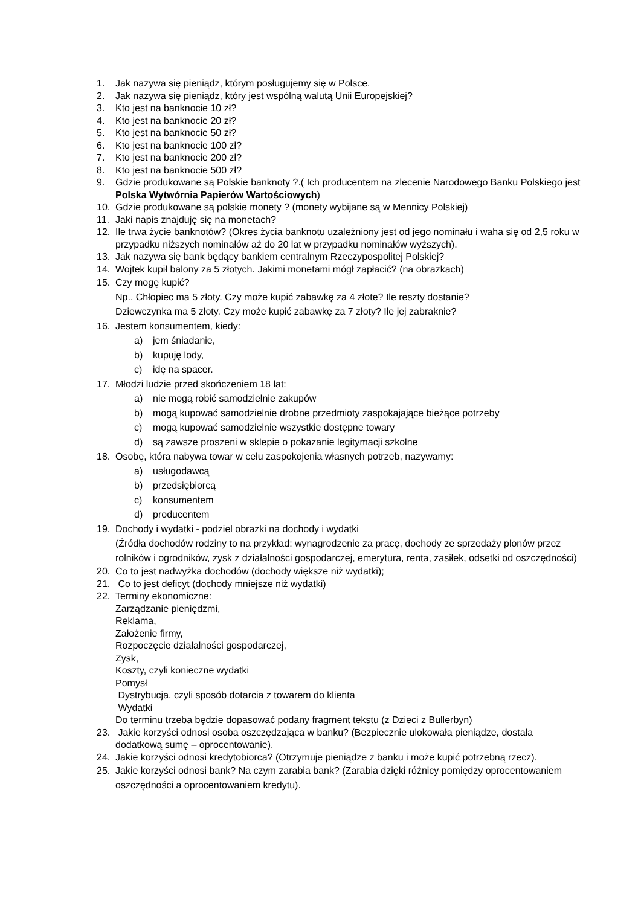1. Jak nazywa się pieniądz, którym posługujemy się w Polsce.
2. Jak nazywa się pieniądz, który jest wspólną walutą Unii Europejskiej?
3. Kto jest na banknocie 10 zł?
4. Kto jest na banknocie 20 zł?
5. Kto jest na banknocie 50 zł?
6. Kto jest na banknocie 100 zł?
7. Kto jest na banknocie 200 zł?
8. Kto jest na banknocie 500 zł?
9. Gdzie produkowane są Polskie banknoty ?.( Ich producentem na zlecenie Narodowego Banku Polskiego jest Polska Wytwórnia Papierów Wartościowych)
10. Gdzie produkowane są polskie monety ? (monety wybijane są w Mennicy Polskiej)
11. Jaki napis znajduję się na monetach?
12. Ile trwa życie banknotów? (Okres życia banknotu uzależniony jest od jego nominału i waha się od 2,5 roku w przypadku niższych nominałów aż do 20 lat w przypadku nominałów wyższych).
13. Jak nazywa się bank będący bankiem centralnym Rzeczypospolitej Polskiej?
14. Wojtek kupił balony za 5 złotych. Jakimi monetami mógł zapłacić? (na obrazkach)
15. Czy mogę kupić?
Np., Chłopiec ma 5 złoty. Czy może kupić zabawkę za 4 złote? Ile reszty dostanie?
Dziewczynka ma 5 złoty. Czy może kupić zabawkę za 7 złoty? Ile jej zabraknie?
16. Jestem konsumentem, kiedy:
a) jem śniadanie,
b) kupuję lody,
c) idę na spacer.
17. Młodzi ludzie przed skończeniem 18 lat:
a) nie mogą robić samodzielnie zakupów
b) mogą kupować samodzielnie drobne przedmioty zaspokajające bieżące potrzeby
c) mogą kupować samodzielnie wszystkie dostępne towary
d) są zawsze proszeni w sklepie o pokazanie legitymacji szkolne
18. Osobę, która nabywa towar w celu zaspokojenia własnych potrzeb, nazywamy:
a) usługodawcą
b) przedsiębiorcą
c) konsumentem
d) producentem
19. Dochody i wydatki - podziel obrazki na dochody i wydatki
(Źródła dochodów rodziny to na przykład: wynagrodzenie za pracę, dochody ze sprzedaży plonów przez rolników i ogrodników, zysk z działalności gospodarczej, emerytura, renta, zasiłek, odsetki od oszczędności)
20. Co to jest nadwyżka dochodów (dochody większe niż wydatki);
21. Co to jest deficyt (dochody mniejsze niż wydatki)
22. Terminy ekonomiczne:
Zarządzanie pieniędzmi,
Reklama,
Założenie firmy,
Rozpoczęcie działalności gospodarczej,
Zysk,
Koszty, czyli konieczne wydatki
Pomysł
Dystrybucja, czyli sposób dotarcia z towarem do klienta
Wydatki
Do terminu trzeba będzie dopasować podany fragment tekstu (z Dzieci z Bullerbyn)
23. Jakie korzyści odnosi osoba oszczędzająca w banku? (Bezpiecznie ulokowała pieniądze, dostała dodatkową sumę – oprocentowanie).
24. Jakie korzyści odnosi kredytobiorca? (Otrzymuje pieniądze z banku i może kupić potrzebną rzecz).
25. Jakie korzyści odnosi bank? Na czym zarabia bank? (Zarabia dzięki różnicy pomiędzy oprocentowaniem oszczędności a oprocentowaniem kredytu).